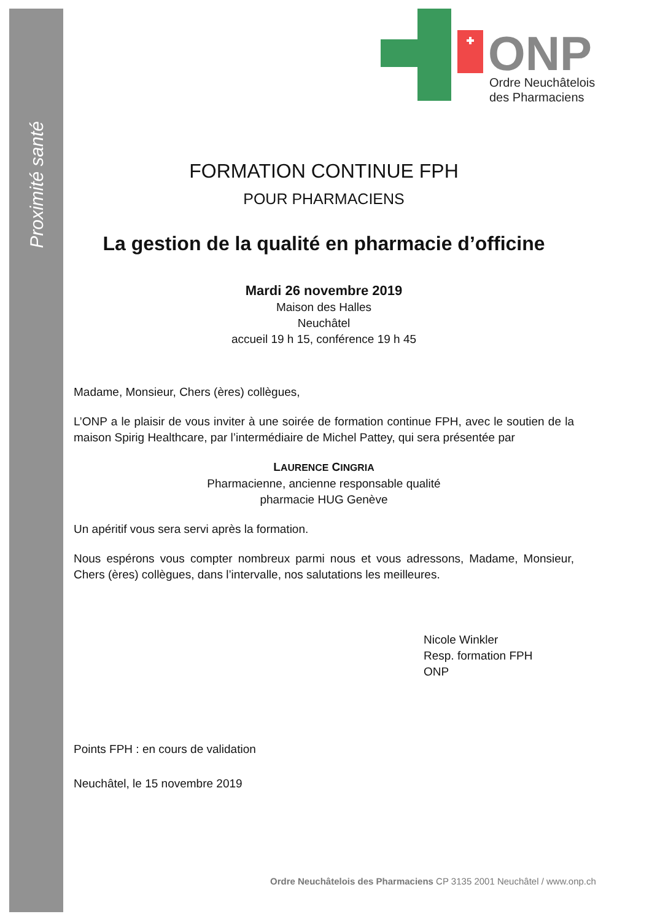Proximité santé
ONP
Ordre Neuchâtelois
des Pharmaciens
FORMATION CONTINUE FPH
POUR PHARMACIENS
La gestion de la qualité en pharmacie d’officine
Mardi 26 novembre 2019
Maison des Halles
Neuchâtel
accueil 19 h 15, conférence 19 h 45
Madame, Monsieur, Chers (ères) collègues,
L’ONP a le plaisir de vous inviter à une soirée de formation continue FPH, avec le soutien de la maison Spirig Healthcare, par l’intermédiaire de Michel Pattey, qui sera présentée par
LAURENCE CINGRIA
Pharmacienne, ancienne responsable qualité
pharmacie HUG Genève
Un apéritif vous sera servi après la formation.
Nous espérons vous compter nombreux parmi nous et vous adressons, Madame, Monsieur, Chers (ères) collègues, dans l’intervalle, nos salutations les meilleures.
Nicole Winkler
Resp. formation FPH
ONP
Points FPH : en cours de validation
Neuchâtel, le 15 novembre 2019
Ordre Neuchâtelois des Pharmaciens CP 3135 2001 Neuchâtel / www.onp.ch